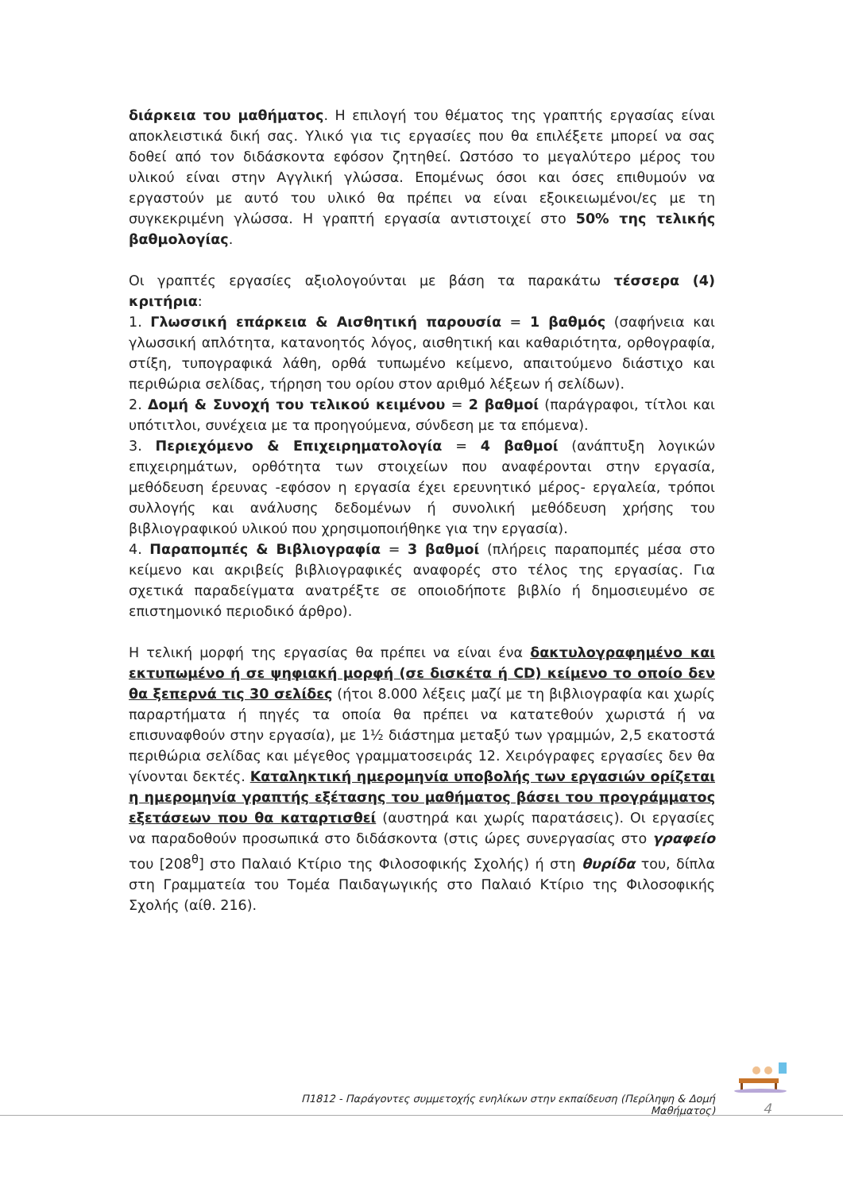διάρκεια του μαθήματος. Η επιλογή του θέματος της γραπτής εργασίας είναι αποκλειστικά δική σας. Υλικό για τις εργασίες που θα επιλέξετε μπορεί να σας δοθεί από τον διδάσκοντα εφόσον ζητηθεί. Ωστόσο το μεγαλύτερο μέρος του υλικού είναι στην Αγγλική γλώσσα. Επομένως όσοι και όσες επιθυμούν να εργαστούν με αυτό του υλικό θα πρέπει να είναι εξοικειωμένοι/ες με τη συγκεκριμένη γλώσσα. Η γραπτή εργασία αντιστοιχεί στο 50% της τελικής βαθμολογίας.
Οι γραπτές εργασίες αξιολογούνται με βάση τα παρακάτω τέσσερα (4) κριτήρια:
1. Γλωσσική επάρκεια & Αισθητική παρουσία = 1 βαθμός (σαφήνεια και γλωσσική απλότητα, κατανοητός λόγος, αισθητική και καθαριότητα, ορθογραφία, στίξη, τυπογραφικά λάθη, ορθά τυπωμένο κείμενο, απαιτούμενο διάστιχο και περιθώρια σελίδας, τήρηση του ορίου στον αριθμό λέξεων ή σελίδων).
2. Δομή & Συνοχή του τελικού κειμένου = 2 βαθμοί (παράγραφοι, τίτλοι και υπότιτλοι, συνέχεια με τα προηγούμενα, σύνδεση με τα επόμενα).
3. Περιεχόμενο & Επιχειρηματολογία = 4 βαθμοί (ανάπτυξη λογικών επιχειρημάτων, ορθότητα των στοιχείων που αναφέρονται στην εργασία, μεθόδευση έρευνας -εφόσον η εργασία έχει ερευνητικό μέρος- εργαλεία, τρόποι συλλογής και ανάλυσης δεδομένων ή συνολική μεθόδευση χρήσης του βιβλιογραφικού υλικού που χρησιμοποιήθηκε για την εργασία).
4. Παραπομπές & Βιβλιογραφία = 3 βαθμοί (πλήρεις παραπομπές μέσα στο κείμενο και ακριβείς βιβλιογραφικές αναφορές στο τέλος της εργασίας. Για σχετικά παραδείγματα ανατρέξτε σε οποιοδήποτε βιβλίο ή δημοσιευμένο σε επιστημονικό περιοδικό άρθρο).
Η τελική μορφή της εργασίας θα πρέπει να είναι ένα δακτυλογραφημένο και εκτυπωμένο ή σε ψηφιακή μορφή (σε δισκέτα ή CD) κείμενο το οποίο δεν θα ξεπερνά τις 30 σελίδες (ήτοι 8.000 λέξεις μαζί με τη βιβλιογραφία και χωρίς παραρτήματα ή πηγές τα οποία θα πρέπει να κατατεθούν χωριστά ή να επισυναφθούν στην εργασία), με 1½ διάστημα μεταξύ των γραμμών, 2,5 εκατοστά περιθώρια σελίδας και μέγεθος γραμματοσειράς 12. Χειρόγραφες εργασίες δεν θα γίνονται δεκτές. Καταληκτική ημερομηνία υποβολής των εργασιών ορίζεται η ημερομηνία γραπτής εξέτασης του μαθήματος βάσει του προγράμματος εξετάσεων που θα καταρτισθεί (αυστηρά και χωρίς παρατάσεις). Οι εργασίες να παραδοθούν προσωπικά στο διδάσκοντα (στις ώρες συνεργασίας στο γραφείο του [208<sup>θ</sup>] στο Παλαιό Κτίριο της Φιλοσοφικής Σχολής) ή στη θυρίδα του, δίπλα στη Γραμματεία του Τομέα Παιδαγωγικής στο Παλαιό Κτίριο της Φιλοσοφικής Σχολής (αίθ. 216).
Π1812 - Παράγοντες συμμετοχής ενηλίκων στην εκπαίδευση (Περίληψη & Δομή Μαθήματος)
4